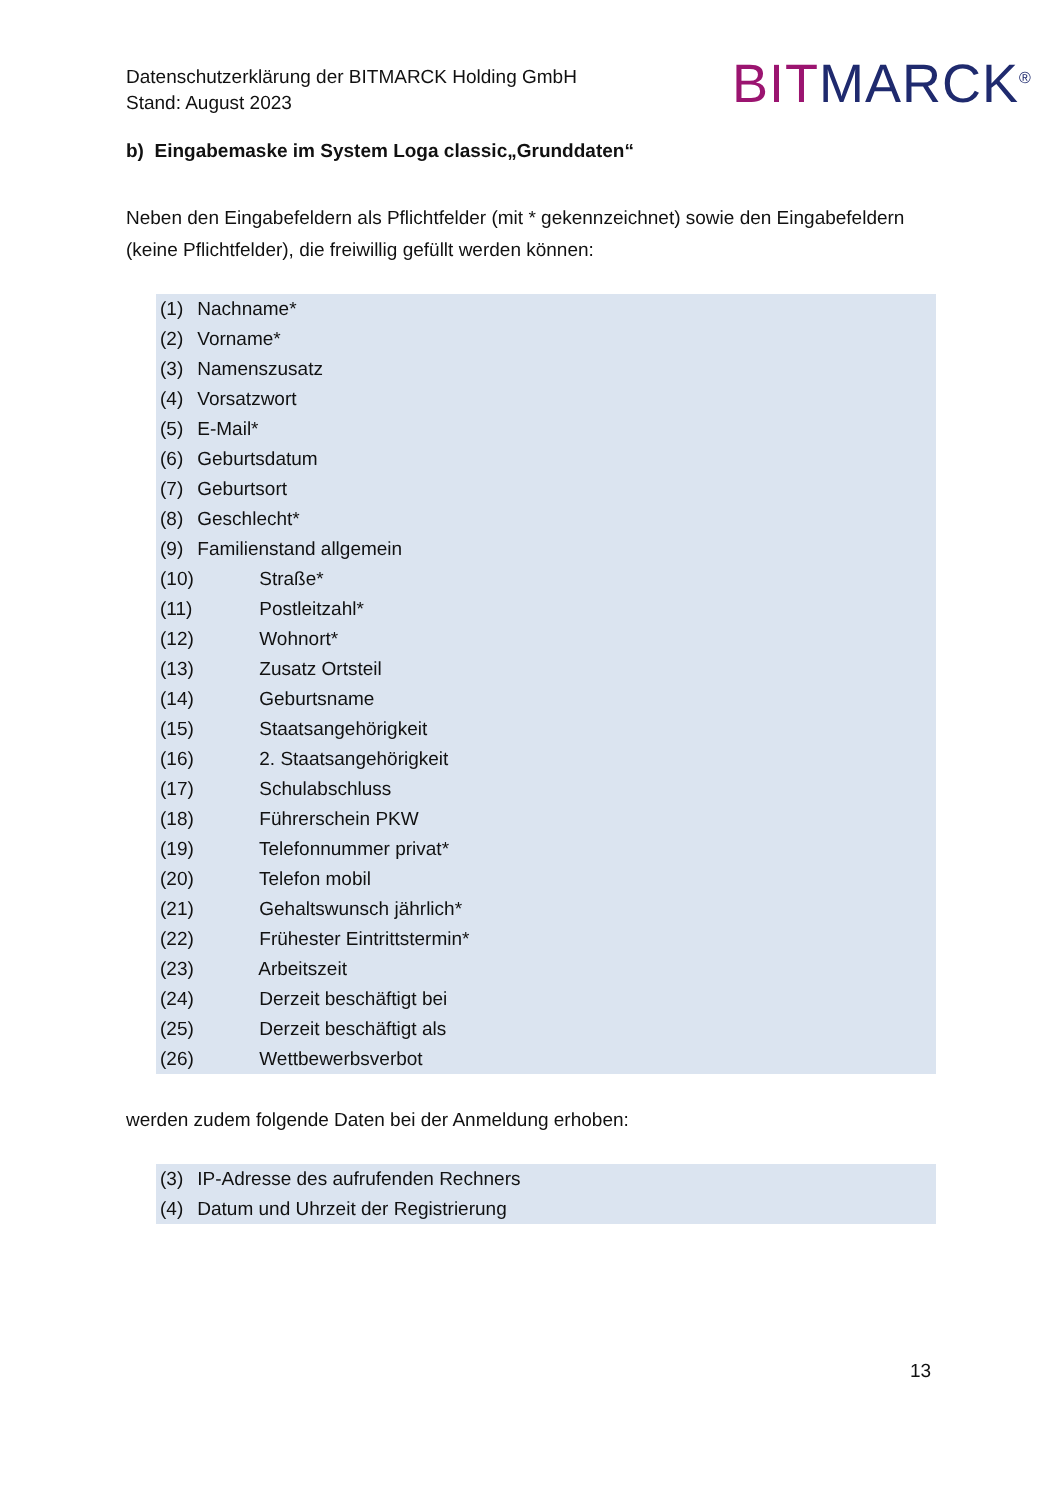Datenschutzerklärung der BITMARCK Holding GmbH
Stand: August 2023
BITMARCK<sup>®</sup>
b) Eingabemaske im System Loga classic„Grunddaten“
Neben den Eingabefeldern als Pflichtfelder (mit * gekennzeichnet) sowie den Eingabefeldern (keine Pflichtfelder), die freiwillig gefüllt werden können:
(1) Nachname*
(2) Vorname*
(3) Namenszusatz
(4) Vorsatzwort
(5) E-Mail*
(6) Geburtsdatum
(7) Geburtsort
(8) Geschlecht*
(9) Familienstand allgemein
(10) Straße*
(11) Postleitzahl*
(12) Wohnort*
(13) Zusatz Ortsteil
(14) Geburtsname
(15) Staatsangehörigkeit
(16) 2. Staatsangehörigkeit
(17) Schulabschluss
(18) Führerschein PKW
(19) Telefonnummer privat*
(20) Telefon mobil
(21) Gehaltswunsch jährlich*
(22) Frühester Eintrittstermin*
(23) Arbeitszeit
(24) Derzeit beschäftigt bei
(25) Derzeit beschäftigt als
(26) Wettbewerbsverbot
werden zudem folgende Daten bei der Anmeldung erhoben:
(3) IP-Adresse des aufrufenden Rechners
(4) Datum und Uhrzeit der Registrierung
13